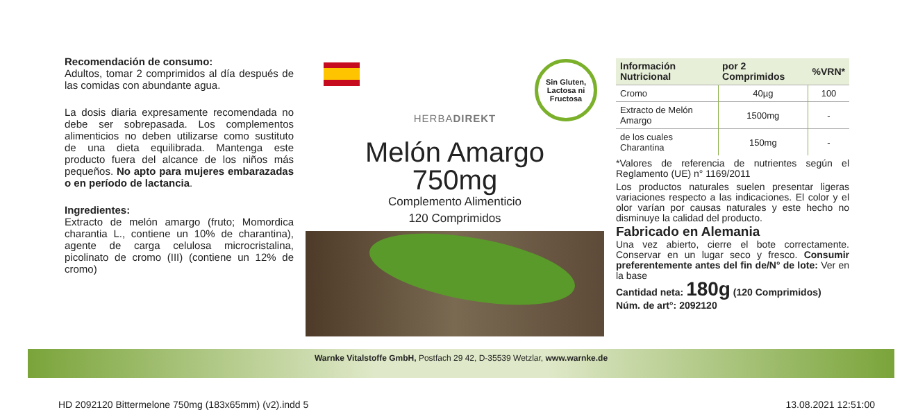Recomendación de consumo:
Adultos, tomar 2 comprimidos al día después de las comidas con abundante agua.
La dosis diaria expresamente recomendada no debe ser sobrepasada. Los complementos alimenticios no deben utilizarse como sustituto de una dieta equilibrada. Mantenga este producto fuera del alcance de los niños más pequeños. No apto para mujeres embarazadas o en período de lactancia.
Ingredientes:
Extracto de melón amargo (fruto; Momordica charantia L., contiene un 10% de charantina), agente de carga celulosa microcristalina, picolinato de cromo (III) (contiene un 12% de cromo)
Sin Gluten,
Lactosa ni
Fructosa
HERBADIREKT
Melón Amargo
750mg
Complemento Alimenticio
120 Comprimidos
| Información Nutricional | por 2 Comprimidos | %VRN* |
| --- | --- | --- |
| Cromo | 40µg | 100 |
| Extracto de Melón Amargo | 1500mg | - |
| de los cuales Charantina | 150mg | - |
*Valores de referencia de nutrientes según el Reglamento (UE) n° 1169/2011
Los productos naturales suelen presentar ligeras variaciones respecto a las indicaciones. El color y el olor varían por causas naturales y este hecho no disminuye la calidad del producto.
Fabricado en Alemania
Una vez abierto, cierre el bote correctamente. Conservar en un lugar seco y fresco. Consumir preferentemente antes del fin de/N° de lote: Ver en la base
Cantidad neta: 180g (120 Comprimidos)
Núm. de art°: 2092120
Warnke Vitalstoffe GmbH, Postfach 29 42, D-35539 Wetzlar, www.warnke.de
HD 2092120 Bittermelone 750mg (183x65mm) (v2).indd 5 13.08.2021 12:51:00